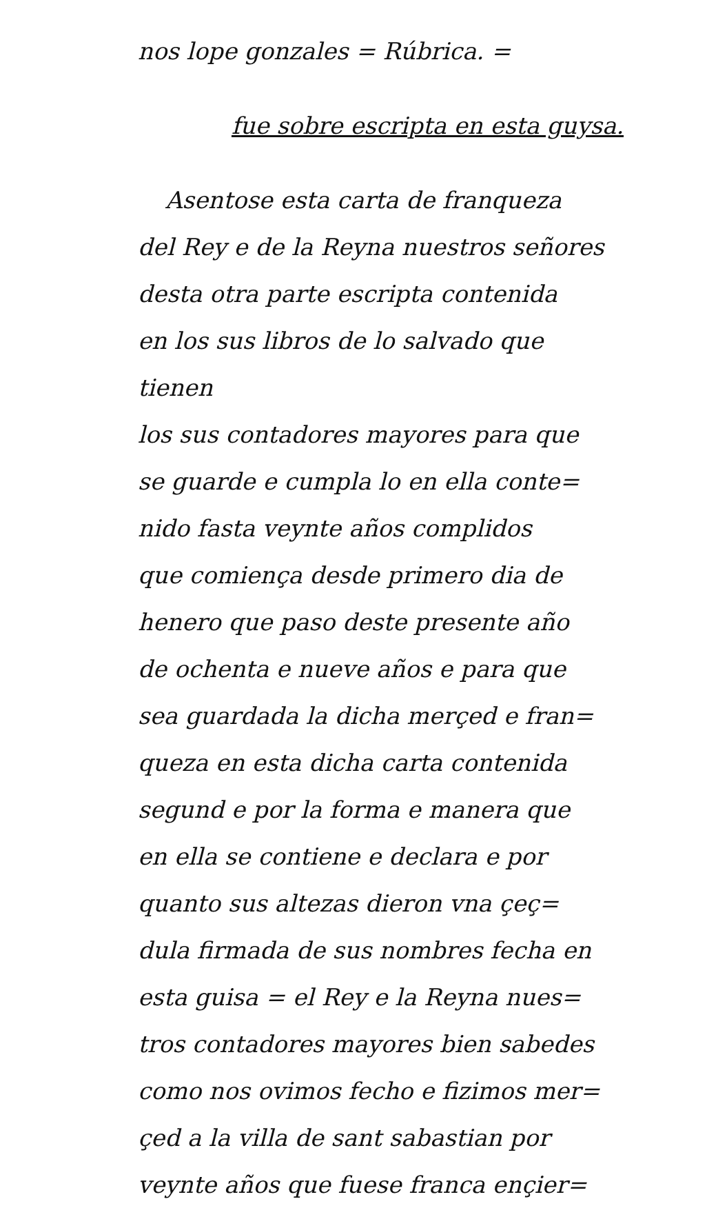nos lope gonzales = Rúbrica. =
fue sobre escripta en esta guysa.
Asentose esta carta de franqueza
del Rey e de la Reyna nuestros señores
desta otra parte escripta contenida
en los sus libros de lo salvado que tienen
los sus contadores mayores para que
se guarde e cumpla lo en ella conte=
nido fasta veynte años complidos
que comiença desde primero dia de
henero que paso deste presente año
de ochenta e nueve años e para que
sea guardada la dicha merçed e fran=
queza en esta dicha carta contenida
segund e por la forma e manera que
en ella se contiene e declara e por
quanto sus altezas dieron vna çeç=
dula firmada de sus nombres fecha en
esta guisa = el Rey e la Reyna nues=
tros contadores mayores bien sabedes
como nos ovimos fecho e fizimos mer=
çed a la villa de sant sabastian por
veynte años que fuese franca ençier=